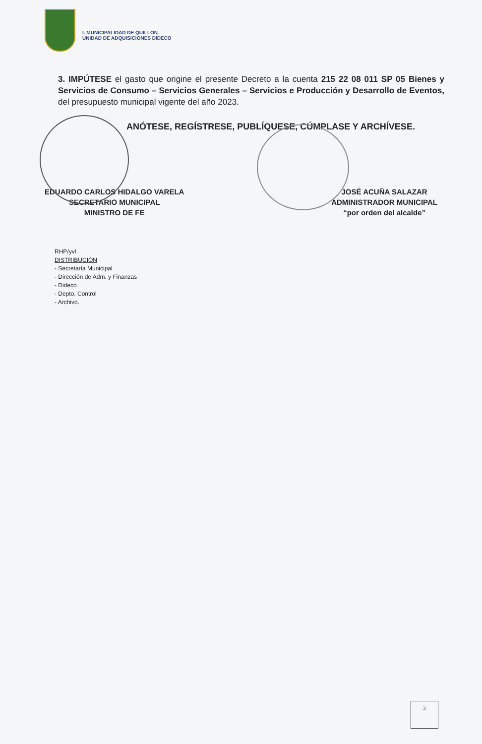I. MUNICIPALIDAD DE QUILLÓN
UNIDAD DE ADQUISICIONES DIDECO
3. IMPÚTESE el gasto que origine el presente Decreto a la cuenta 215 22 08 011 SP 05 Bienes y Servicios de Consumo – Servicios Generales – Servicios e Producción y Desarrollo de Eventos, del presupuesto municipal vigente del año 2023.
ANÓTESE, REGÍSTRESE, PUBLÍQUESE, CÚMPLASE Y ARCHÍVESE.
EDUARDO CARLOS HIDALGO VARELA
SECRETARIO MUNICIPAL
MINISTRO DE FE
JOSÉ ACUÑA SALAZAR
ADMINISTRADOR MUNICIPAL
“por orden del alcalde”
RHP/yvl
DISTRIBUCIÓN
- Secretaría Municipal
- Dirección de Adm. y Finanzas
- Dideco
- Depto. Control
- Archivo.
3